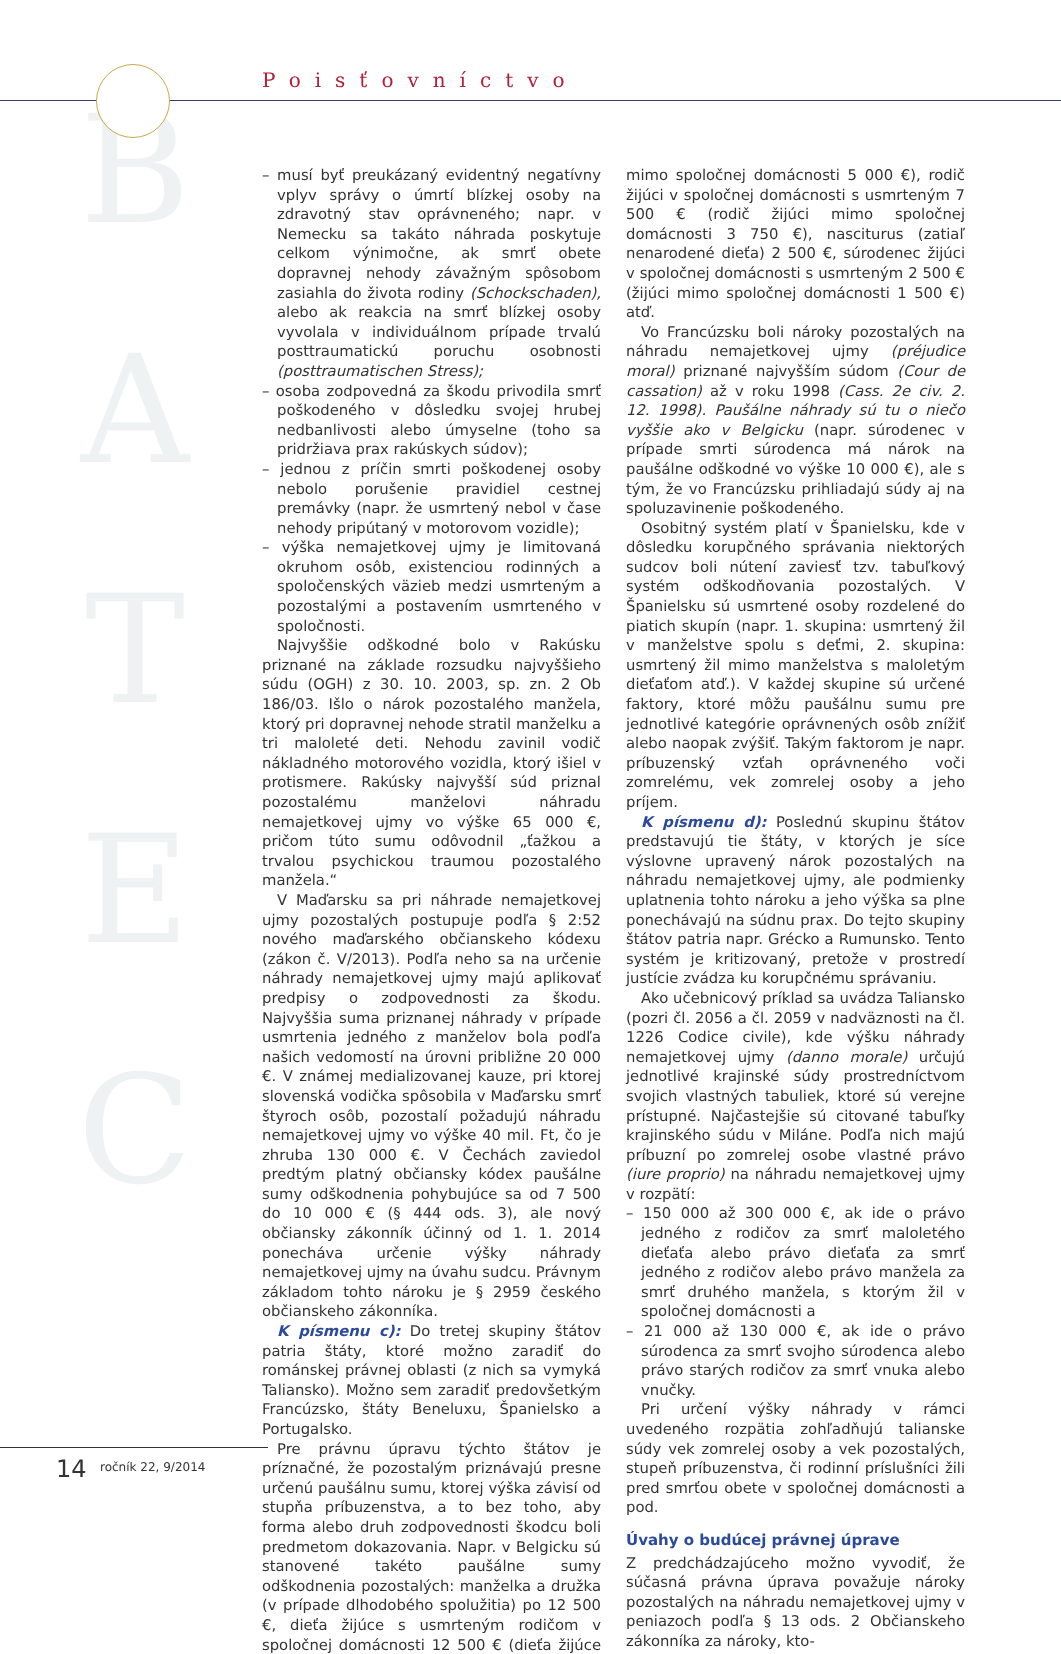B
A
T
E
C
Poisťovníctvo
– musí byť preukázaný evidentný negatívny vplyv správy o úmrtí blízkej osoby na zdravotný stav oprávneného; napr. v Nemecku sa takáto náhrada poskytuje celkom výnimočne, ak smrť obete dopravnej nehody závažným spôsobom zasiahla do života rodiny (Schockschaden), alebo ak reakcia na smrť blízkej osoby vyvolala v individuálnom prípade trvalú posttraumatickú poruchu osobnosti (posttraumatischen Stress);
– osoba zodpovedná za škodu privodila smrť poškodeného v dôsledku svojej hrubej nedbanlivosti alebo úmyselne (toho sa pridržiava prax rakúskych súdov);
– jednou z príčin smrti poškodenej osoby nebolo porušenie pravidiel cestnej premávky (napr. že usmrtený nebol v čase nehody pripútaný v motorovom vozidle);
– výška nemajetkovej ujmy je limitovaná okruhom osôb, existenciou rodinných a spoločenských väzieb medzi usmrteným a pozostalými a postavením usmrteného v spoločnosti.
Najvyššie odškodné bolo v Rakúsku priznané na základe rozsudku najvyššieho súdu (OGH) z 30. 10. 2003, sp. zn. 2 Ob 186/03. Išlo o nárok pozostalého manžela, ktorý pri dopravnej nehode stratil manželku a tri maloleté deti. Nehodu zavinil vodič nákladného motorového vozidla, ktorý išiel v protismere. Rakúsky najvyšší súd priznal pozostalému manželovi náhradu nemajetkovej ujmy vo výške 65 000 €, pričom túto sumu odôvodnil „ťažkou a trvalou psychickou traumou pozostalého manžela.“
V Maďarsku sa pri náhrade nemajetkovej ujmy pozostalých postupuje podľa § 2:52 nového maďarského občianskeho kódexu (zákon č. V/2013). Podľa neho sa na určenie náhrady nemajetkovej ujmy majú aplikovať predpisy o zodpovednosti za škodu. Najvyššia suma priznanej náhrady v prípade usmrtenia jedného z manželov bola podľa našich vedomostí na úrovni približne 20 000 €. V známej medializovanej kauze, pri ktorej slovenská vodička spôsobila v Maďarsku smrť štyroch osôb, pozostalí požadujú náhradu nemajetkovej ujmy vo výške 40 mil. Ft, čo je zhruba 130 000 €. V Čechách zaviedol predtým platný občiansky kódex paušálne sumy odškodnenia pohybujúce sa od 7 500 do 10 000 € (§ 444 ods. 3), ale nový občiansky zákonník účinný od 1. 1. 2014 ponecháva určenie výšky náhrady nemajetkovej ujmy na úvahu sudcu. Právnym základom tohto nároku je § 2959 českého občianskeho zákonníka.
K písmenu c): Do tretej skupiny štátov patria štáty, ktoré možno zaradiť do románskej právnej oblasti (z nich sa vymyká Taliansko). Možno sem zaradiť predovšetkým Francúzsko, štáty Beneluxu, Španielsko a Portugalsko.
Pre právnu úpravu týchto štátov je príznačné, že pozostalým priznávajú presne určenú paušálnu sumu, ktorej výška závisí od stupňa príbuzenstva, a to bez toho, aby forma alebo druh zodpovednosti škodcu boli predmetom dokazovania. Napr. v Belgicku sú stanovené takéto paušálne sumy odškodnenia pozostalých: manželka a družka (v prípade dlhodobého spolužitia) po 12 500 €, dieťa žijúce s usmrteným rodičom v spoločnej domácnosti 12 500 € (dieťa žijúce mimo spoločnej domácnosti 5 000 €), rodič žijúci v spoločnej domácnosti s usmrteným 7 500 € (rodič žijúci mimo spoločnej domácnosti 3 750 €), nasciturus (zatiaľ nenarodené dieťa) 2 500 €, súrodenec žijúci v spoločnej domácnosti s usmrteným 2 500 € (žijúci mimo spoločnej domácnosti 1 500 €) atď.
Vo Francúzsku boli nároky pozostalých na náhradu nemajetkovej ujmy (préjudice moral) priznané najvyšším súdom (Cour de cassation) až v roku 1998 (Cass. 2e civ. 2. 12. 1998). Paušálne náhrady sú tu o niečo vyššie ako v Belgicku (napr. súrodenec v prípade smrti súrodenca má nárok na paušálne odškodné vo výške 10 000 €), ale s tým, že vo Francúzsku prihliadajú súdy aj na spoluzavinenie poškodeného.
Osobitný systém platí v Španielsku, kde v dôsledku korupčného správania niektorých sudcov boli nútení zaviesť tzv. tabuľkový systém odškodňovania pozostalých. V Španielsku sú usmrtené osoby rozdelené do piatich skupín (napr. 1. skupina: usmrtený žil v manželstve spolu s deťmi, 2. skupina: usmrtený žil mimo manželstva s maloletým dieťaťom atď.). V každej skupine sú určené faktory, ktoré môžu paušálnu sumu pre jednotlivé kategórie oprávnených osôb znížiť alebo naopak zvýšiť. Takým faktorom je napr. príbuzenský vzťah oprávneného voči zomrelému, vek zomrelej osoby a jeho príjem.
K písmenu d): Poslednú skupinu štátov predstavujú tie štáty, v ktorých je síce výslovne upravený nárok pozostalých na náhradu nemajetkovej ujmy, ale podmienky uplatnenia tohto nároku a jeho výška sa plne ponechávajú na súdnu prax. Do tejto skupiny štátov patria napr. Grécko a Rumunsko. Tento systém je kritizovaný, pretože v prostredí justície zvádza ku korupčnému správaniu.
Ako učebnicový príklad sa uvádza Taliansko (pozri čl. 2056 a čl. 2059 v nadväznosti na čl. 1226 Codice civile), kde výšku náhrady nemajetkovej ujmy (danno morale) určujú jednotlivé krajinské súdy prostredníctvom svojich vlastných tabuliek, ktoré sú verejne prístupné. Najčastejšie sú citované tabuľky krajinského súdu v Miláne. Podľa nich majú príbuzní po zomrelej osobe vlastné právo (iure proprio) na náhradu nemajetkovej ujmy v rozpätí:
– 150 000 až 300 000 €, ak ide o právo jedného z rodičov za smrť maloletého dieťaťa alebo právo dieťaťa za smrť jedného z rodičov alebo právo manžela za smrť druhého manžela, s ktorým žil v spoločnej domácnosti a
– 21 000 až 130 000 €, ak ide o právo súrodenca za smrť svojho súrodenca alebo právo starých rodičov za smrť vnuka alebo vnučky.
Pri určení výšky náhrady v rámci uvedeného rozpätia zohľadňujú talianske súdy vek zomrelej osoby a vek pozostalých, stupeň príbuzenstva, či rodinní príslušníci žili pred smrťou obete v spoločnej domácnosti a pod.
Úvahy o budúcej právnej úprave
Z predchádzajúceho možno vyvodiť, že súčasná právna úprava považuje nároky pozostalých na náhradu nemajetkovej ujmy v peniazoch podľa § 13 ods. 2 Občianskeho zákonníka za nároky, kto-
14 ročník 22, 9/2014